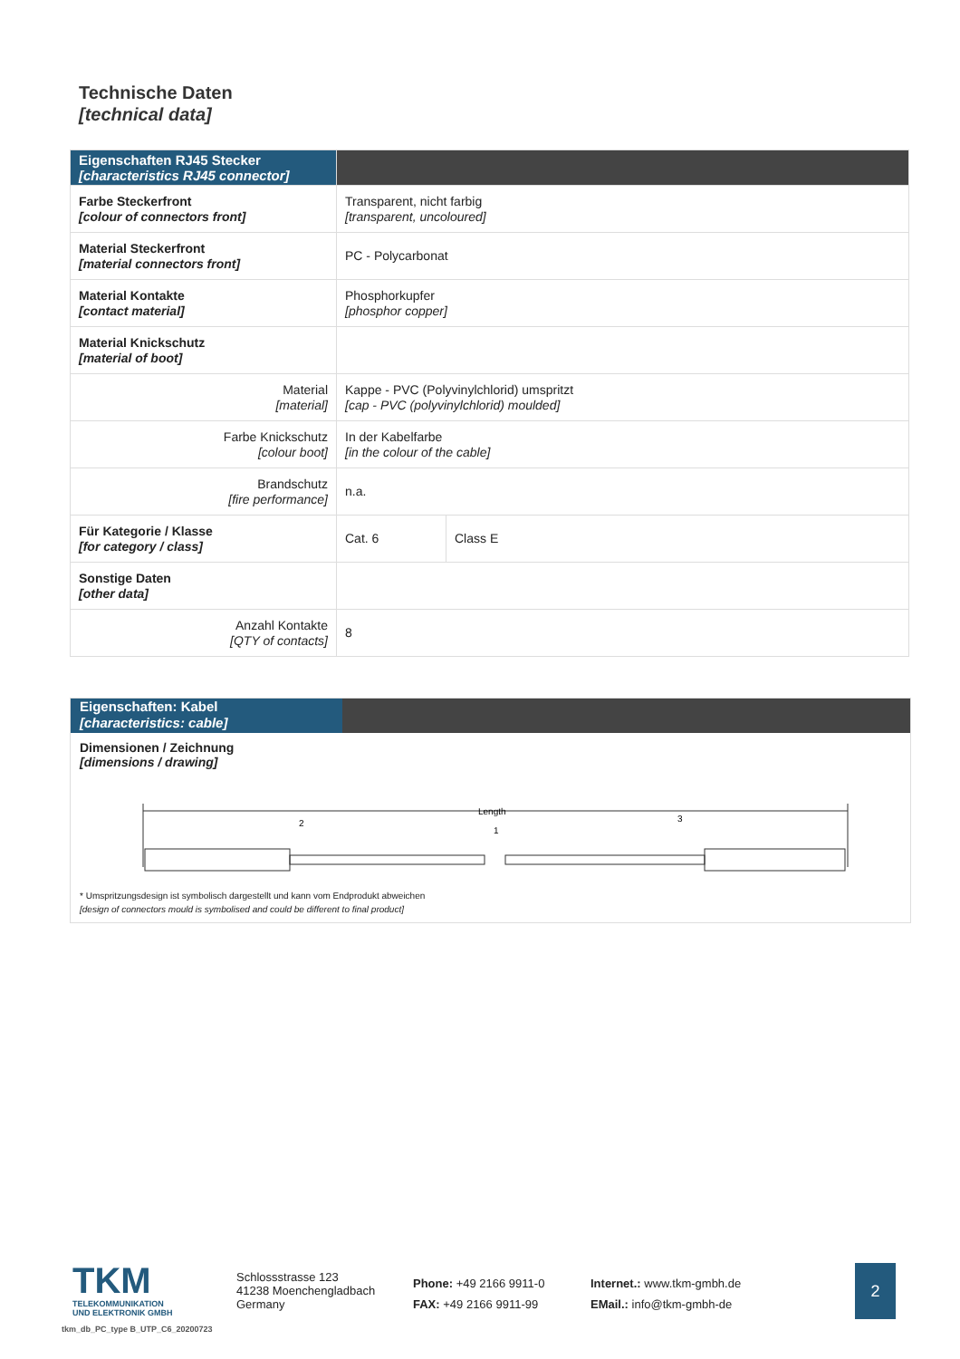Technische Daten
[technical data]
| Eigenschaften RJ45 Stecker [characteristics RJ45 connector] | | |
| Farbe Steckerfront [colour of connectors front] | Transparent, nicht farbig [transparent, uncoloured] | |
| Material Steckerfront [material connectors front] | PC - Polycarbonat | |
| Material Kontakte [contact material] | Phosphorkupfer [phosphor copper] | |
| Material Knickschutz [material of boot] | | |
| Material [material] | Kappe - PVC (Polyvinylchlorid) umspritzt [cap - PVC (polyvinylchlorid) moulded] | |
| Farbe Knickschutz [colour boot] | In der Kabelfarbe [in the colour of the cable] | |
| Brandschutz [fire performance] | n.a. | |
| Für Kategorie / Klasse [for category / class] | Cat. 6 | Class E |
| Sonstige Daten [other data] | | |
| Anzahl Kontakte [QTY of contacts] | 8 | |
Eigenschaften: Kabel
[characteristics: cable]
Dimensionen / Zeichnung
[dimensions / drawing]
Length
2
1
3
* Umspritzungsdesign ist symbolisch dargestellt und kann vom Endprodukt abweichen
[design of connectors mould is symbolised and could be different to final product]
TKM
TELEKOMMUNIKATION
UND ELEKTRONIK GMBH
tkm_db_PC_type B_UTP_C6_20200723
Schlossstrasse 123
41238 Moenchengladbach
Germany
Phone: +49 2166 9911-0
FAX: +49 2166 9911-99
Internet.: www.tkm-gmbh.de
EMail.: info@tkm-gmbh-de
2